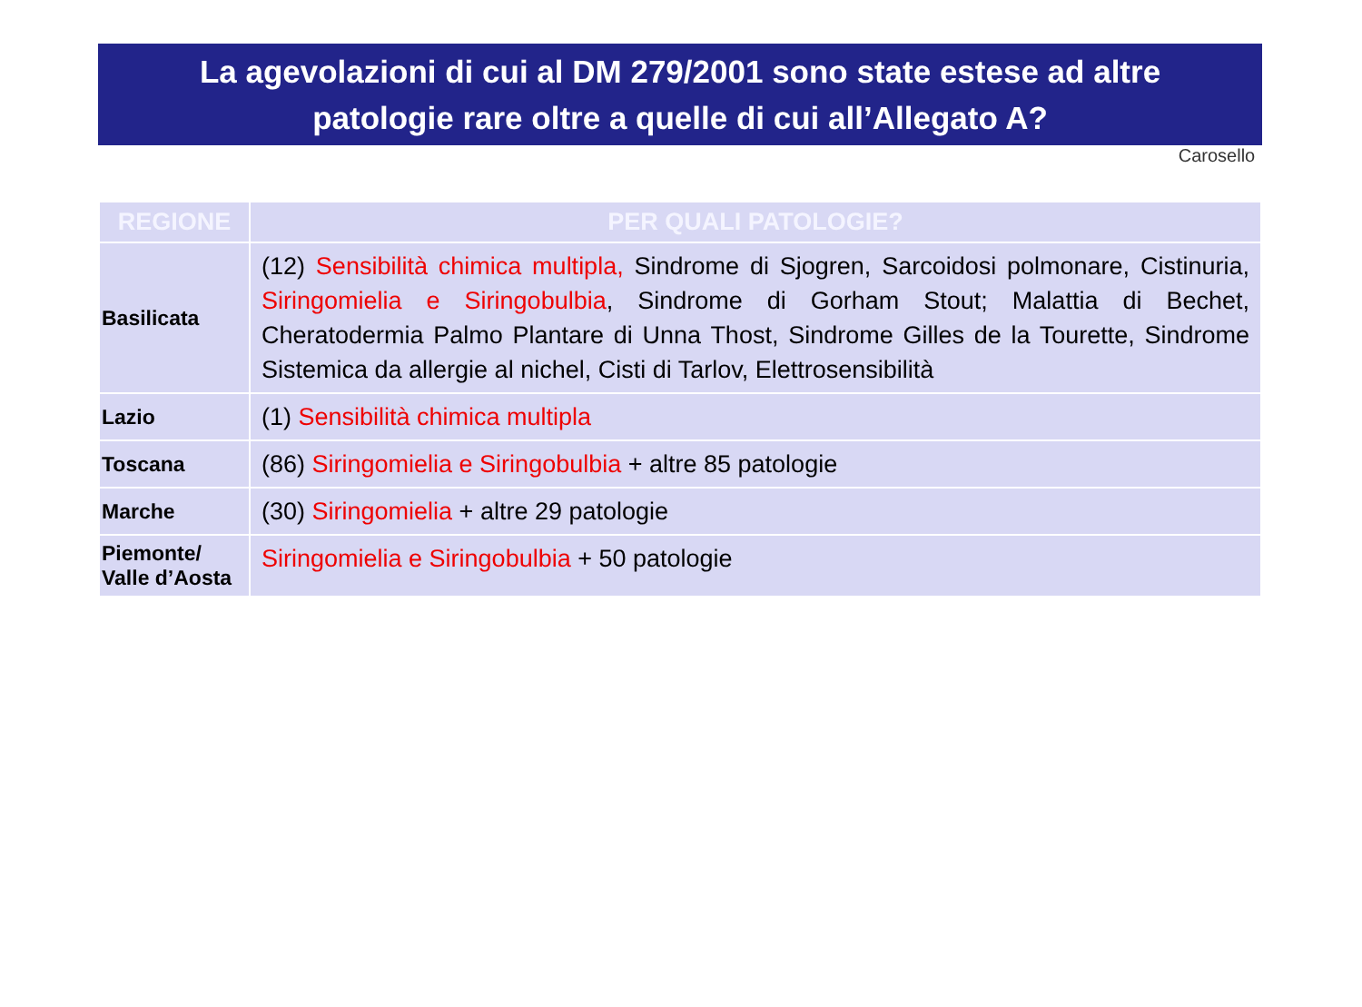La agevolazioni di cui al DM 279/2001 sono state estese ad altre
patologie rare oltre a quelle di cui all’Allegato A?
Carosello
| REGIONE | PER QUALI PATOLOGIE? |
| --- | --- |
| Basilicata | (12) Sensibilità chimica multipla, Sindrome di Sjogren, Sarcoidosi polmonare, Cistinuria, Siringomielia e Siringobulbia , Sindrome di Gorham Stout; Malattia di Bechet, Cheratodermia Palmo Plantare di Unna Thost, Sindrome Gilles de la Tourette, Sindrome Sistemica da allergie al nichel, Cisti di Tarlov, Elettrosensibilità |
| Lazio | (1) Sensibilità chimica multipla |
| Toscana | (86) Siringomielia e Siringobulbia + altre 85 patologie |
| Marche | (30) Siringomielia + altre 29 patologie |
| Piemonte/ Valle d’Aosta | Siringomielia e Siringobulbia + 50 patologie |